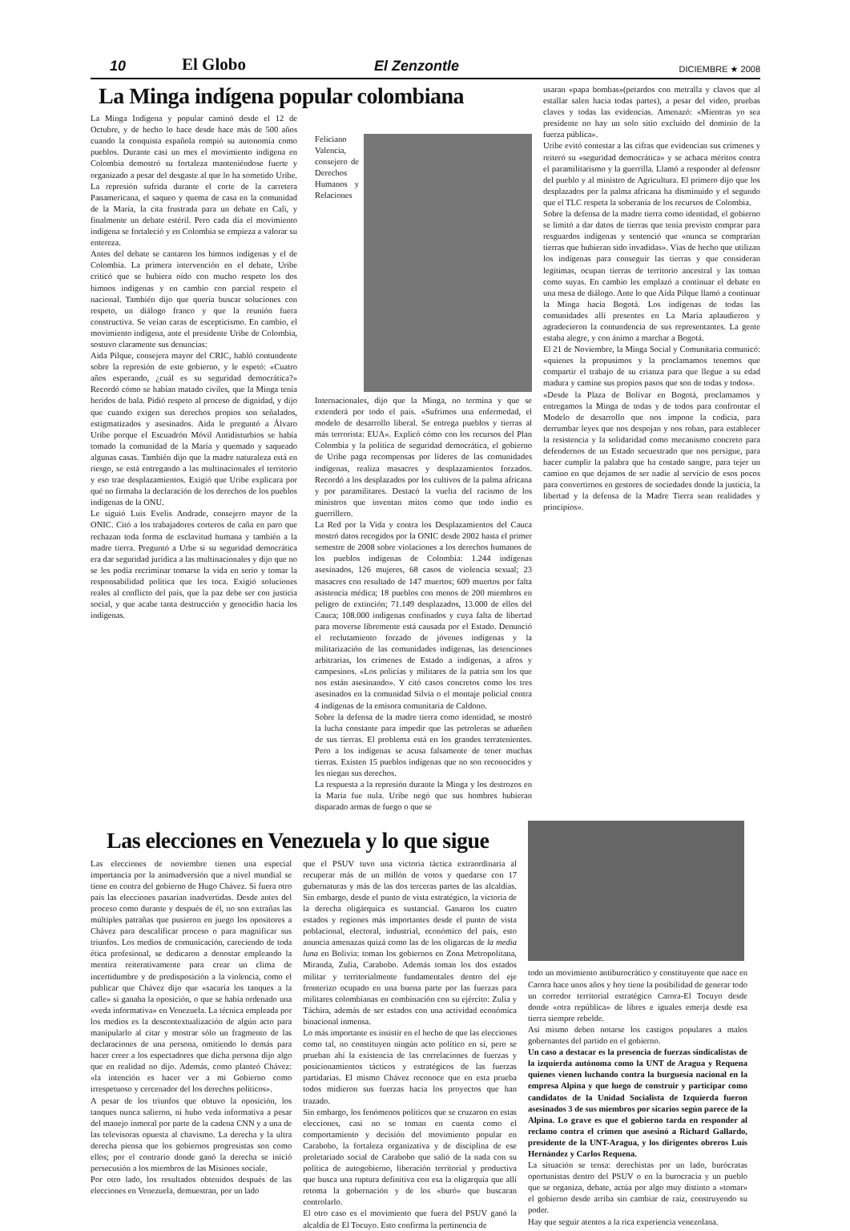10 El Globo El Zenzontle DICIEMBRE ★ 2008
La Minga indígena popular colombiana
La Minga Indígena y popular caminó desde el 12 de Octubre, y de hecho lo hace desde hace más de 500 años cuando la conquista española rompió su autonomía como pueblos. Durante casi un mes el movimiento indígena en Colombia demostró su fortaleza manteniéndose fuerte y organizado a pesar del desgaste al que lo ha sometido Uribe. La represión sufrida durante el corte de la carretera Panamericana, el saqueo y quema de casa en la comunidad de la María, la cita frustrada para un debate en Cali, y finalmente un debate estéril. Pero cada día el movimiento indígena se fortaleció y en Colombia se empieza a valorar su entereza.
Antes del debate se cantaron los himnos indígenas y el de Colombia. La primera intervención en el debate, Uribe criticó que se hubiera oído con mucho respeto los dos himnos indígenas y en cambio con parcial respeto el nacional. También dijo que quería buscar soluciones con respeto, un diálogo franco y que la reunión fuera constructiva. Se veían caras de escepticismo. En cambio, el movimiento indígena, ante el presidente Uribe de Colombia, sostuvo claramente sus denuncias:
Aida Pilque, consejera mayor del CRIC, habló contundente sobre la represión de este gobierno, y le espetó: «Cuatro años esperando, ¿cuál es su seguridad democrática?» Recordó cómo se habían matado civiles, que la Minga tenía heridos de bala. Pidió respeto al proceso de dignidad, y dijo que cuando exigen sus derechos propios son señalados, estigmatizados y asesinados. Aida le preguntó a Álvaro Uribe porque el Escuadrón Móvil Antidisturbios se había tomado la comunidad de la María y quemado y saqueado algunas casas. También dijo que la madre naturaleza está en riesgo, se está entregando a las multinacionales el territorio y eso trae desplazamientos. Exigió que Uribe explicara por qué no firmaba la declaración de los derechos de los pueblos indígenas de la ONU.
Le siguió Luis Evelis Andrade, consejero mayor de la ONIC. Citó a los trabajadores corteros de caña en paro que rechazan toda forma de esclavitud humana y también a la madre tierra. Preguntó a Urbe si su seguridad democrática era dar seguridad jurídica a las multinacionales y dijo que no se les podía recriminar tomarse la vida en serio y tomar la responsabilidad política que les toca. Exigió soluciones reales al conflicto del país, que la paz debe ser con justicia social, y que acabe tanta destrucción y genocidio hacia los indígenas.
Feliciano Valencia, consejero de Derechos Humanos y Relaciones Internacionales, dijo que la Minga, no termina y que se extenderá por todo el país. «Sufrimos una enfermedad, el modelo de desarrollo liberal. Se entrega pueblos y tierras al más terrorista: EUA». Explicó cómo con los recursos del Plan Colombia y la política de seguridad democrática, el gobierno de Uribe paga recompensas por líderes de las comunidades indígenas, realiza masacres y desplazamientos forzados. Recordó a los desplazados por los cultivos de la palma africana y por paramilitares. Destacó la vuelta del racismo de los ministros que inventan mitos como que todo indio es guerrillero.
La Red por la Vida y contra los Desplazamientos del Cauca mostró datos recogidos por la ONIC desde 2002 hasta el primer semestre de 2008 sobre violaciones a los derechos humanos de los pueblos indígenas de Colombia: 1.244 indígenas asesinados, 126 mujeres, 68 casos de violencia sexual; 23 masacres con resultado de 147 muertos; 609 muertos por falta asistencia médica; 18 pueblos con menos de 200 miembros en peligro de extinción; 71.149 desplazados, 13.000 de ellos del Cauca; 108.000 indígenas confinados y cuya falta de libertad para moverse libremente está causada por el Estado. Denunció el reclutamiento forzado de jóvenes indígenas y la militarización de las comunidades indígenas, las detenciones arbitrarias, los crímenes de Estado a indígenas, a afros y campesinos. «Los policías y militares de la patria son los que nos están asesinando». Y citó casos concretos como los tres asesinados en la comunidad Silvia o el montaje policial contra 4 indígenas de la emisora comunitaria de Caldono.
Sobre la defensa de la madre tierra como identidad, se mostró la lucha constante para impedir que las petroleras se adueñen de sus tierras. El problema está en los grandes terratenientes. Pero a los indígenas se acusa falsamente de tener muchas tierras. Existen 15 pueblos indígenas que no son reconocidos y les niegan sus derechos.
La respuesta a la represión durante la Minga y los destrozos en la Maria fue nula. Uribe negó que sus hombres hubieran disparado armas de fuego o que se
usaran «papa bombas»(petardos con metralla y clavos que al estallar salen hacia todas partes), a pesar del video, pruebas claves y todas las evidencias. Amenazó: «Mientras yo sea presidente no hay un solo sitio excluido del dominio de la fuerza pública».
Uribe evitó contestar a las cifras que evidencian sus crímenes y reiteró su «seguridad democrática» y se achaca méritos contra el paramilitarismo y la guerrilla. Llamó a responder al defensor del pueblo y al ministro de Agricultura. El primero dijo que los desplazados por la palma africana ha disminuido y el segundo que el TLC respeta la soberanía de los recursos de Colombia.
Sobre la defensa de la madre tierra como identidad, el gobierno se limitó a dar datos de tierras que tenía previsto comprar para resguardos indígenas y sentenció que «nunca se comprarían tierras que hubieran sido invadidas». Vías de hecho que utilizan los indígenas para conseguir las tierras y que consideran legítimas, ocupan tierras de territorio ancestral y las toman como suyas. En cambio les emplazó a continuar el debate en una mesa de diálogo. Ante lo que Aída Pilque llamó a continuar la Minga hacia Bogotá. Los indígenas de todas las comunidades allí presentes en La María aplaudieron y agradecieron la contundencia de sus representantes. La gente estaba alegre, y con ánimo a marchar a Bogotá.
El 21 de Noviembre, la Minga Social y Comunitaria comunicó: «quienes la propusimos y la proclamamos tenemos que compartir el trabajo de su crianza para que llegue a su edad madura y camine sus propios pasos que son de todas y todos».
«Desde la Plaza de Bolívar en Bogotá, proclamamos y entregamos la Minga de todas y de todos para confrontar el Modelo de desarrollo que nos impone la codicia, para derrumbar leyes que nos despojan y nos roban, para establecer la resistencia y la solidaridad como mecanismo concreto para defendernos de un Estado secuestrado que nos persigue, para hacer cumplir la palabra que ha costado sangre, para tejer un camino en que dejamos de ser nadie al servicio de esos pocos para convertirnos en gestores de sociedades donde la justicia, la libertad y la defensa de la Madre Tierra sean realidades y principios».
Las elecciones en Venezuela y lo que sigue
Las elecciones de noviembre tienen una especial importancia por la animadversión que a nivel mundial se tiene en contra del gobierno de Hugo Chávez. Si fuera otro país las elecciones pasarían inadvertidas. Desde antes del proceso como durante y después de él, no son extrañas las múltiples patrañas que pusieron en juego los opositores a Chávez para descalificar proceso o para magnificar sus triunfos. Los medios de comunicación, careciendo de toda ética profesional, se dedicaron a denostar empleando la mentira reiterativamente para crear un clima de incertidumbre y de predisposición a la violencia, como el publicar que Chávez dijo que «sacaría los tanques a la calle» si ganaba la oposición, o que se había ordenado una «veda informativa» en Venezuela. La técnica empleada por los medios es la descontextualización de algún acto para manipularlo al citar y mostrar sólo un fragmento de las declaraciones de una persona, omitiendo lo demás para hacer creer a los espectadores que dicha persona dijo algo que en realidad no dijo. Además, como planteó Chávez: «la intención es hacer ver a mi Gobierno como irrespetuoso y cercenador del los derechos políticos».
A pesar de los triunfos que obtuvo la oposición, los tanques nunca salieron, ni hubo veda informativa a pesar del manejo inmoral por parte de la cadena CNN y a una de las televisoras opuesta al chavismo. La derecha y la ultra derecha piensa que los gobiernos progresistas son como ellos; por el contrario donde ganó la derecha se inició persecusión a los miembros de las Misiones sociale.
Por otro lado, los resultados obtenidos después de las elecciones en Venezuela, demuestran, por un lado
que el PSUV tuvo una victoria táctica extraordinaria al recuperar más de un millón de votos y quedarse con 17 gubernaturas y más de las dos terceras partes de las alcaldías. Sin embargo, desde el punto de vista estratégico, la victoria de la derecha oligárquica es sustancial. Ganaron los cuatro estados y regiones más importantes desde el punto de vista poblacional, electoral, industrial, económico del país, esto anuncia amenazas quizá como las de los oligarcas de la media luna en Bolivia: toman los gobiernos en Zona Metropolitana, Miranda, Zulia, Carabobo. Además toman los dos estados militar y territorialmente fundamentales dentro del eje fronterizo ocupado en una buena parte por las fuerzas para militares colombianas en combinación con su ejército: Zulia y Táchira, además de ser estados con una actividad económica binacional inmensa.
Lo más importante es insistir en el hecho de que las elecciones como tal, no constituyen ningún acto político en sí, pero se prueban ahí la existencia de las correlaciones de fuerzas y posicionamientos tácticos y estratégicos de las fuerzas partidarias. El mismo Chávez reconoce que en esta prueba todos midieron sus fuerzas hacia los proyectos que han trazado.
Sin embargo, los fenómenos políticos que se cruzaron en estas elecciones, casi no se toman en cuenta como el comportamiento y decisión del movimiento popular en Carabobo, la fortaleza organizativa y de disciplina de ese proletariado social de Carabobo que salió de la nada con su política de autogobierno, liberación territorial y productiva que busca una ruptura definitiva con esa la oligarquía que allí retoma la gobernación y de los «buró» que buscaran controlarlo.
El otro caso es el movimiento que fuera del PSUV ganó la alcaldía de El Tocuyo. Esto confirma la pertinencia de
todo un movimiento antiburocrático y constituyente que nace en Carora hace unos años y hoy tiene la posibilidad de generar todo un corredor territorial estratégico Carora-El Tocuyo desde donde «otra república» de libres e iguales emerja desde esa tierra siempre rebelde.
Así mismo deben notarse los castigos populares a malos gobernantes del partido en el gobierno.
Un caso a destacar es la presencia de fuerzas sindicalistas de la izquierda autónoma como la UNT de Aragua y Requena quienes vienen luchando contra la burguesía nacional en la empresa Alpina y que luego de construir y participar como candidatos de la Unidad Socialista de Izquierda fueron asesinados 3 de sus miembros por sicarios según parece de la Alpina. Lo grave es que el gobierno tarda en responder al reclamo contra el crimen que asesinó a Richard Gallardo, presidente de la UNT-Aragua, y los dirigentes obreros Luís Hernández y Carlos Requena.
La situación se tensa: derechistas por un lado, burócratas oportunistas dentro del PSUV o en la burocracia y un pueblo que se organiza, debate, actúa por algo muy distinto a «tomar» el gobierno desde arriba sin cambiar de raíz, construyendo su poder.
Hay que seguir atentos a la rica experiencia venezolana.